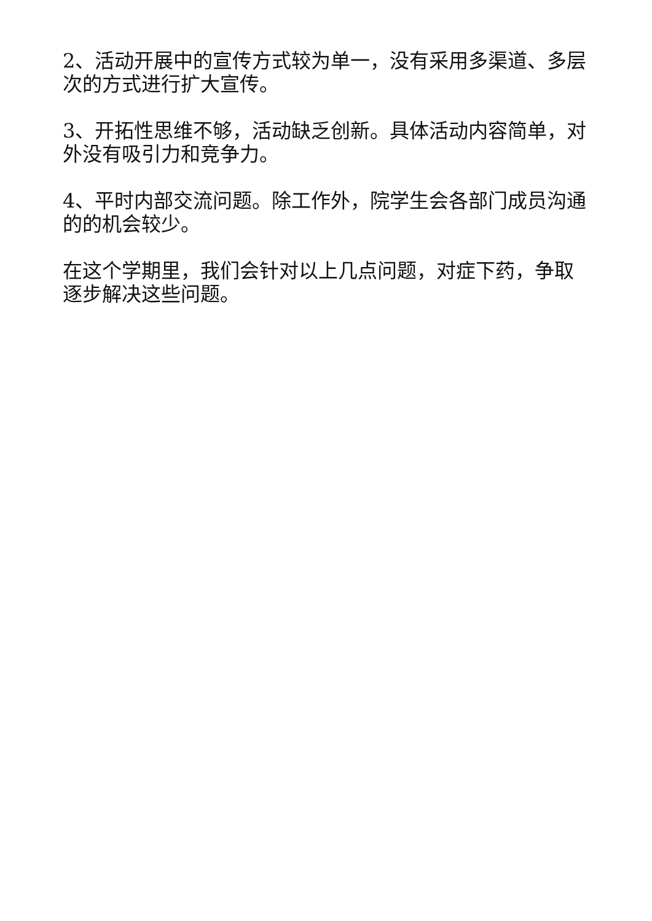2、活动开展中的宣传方式较为单一，没有采用多渠道、多层次的方式进行扩大宣传。
3、开拓性思维不够，活动缺乏创新。具体活动内容简单，对外没有吸引力和竞争力。
4、平时内部交流问题。除工作外，院学生会各部门成员沟通的的机会较少。
在这个学期里，我们会针对以上几点问题，对症下药，争取逐步解决这些问题。